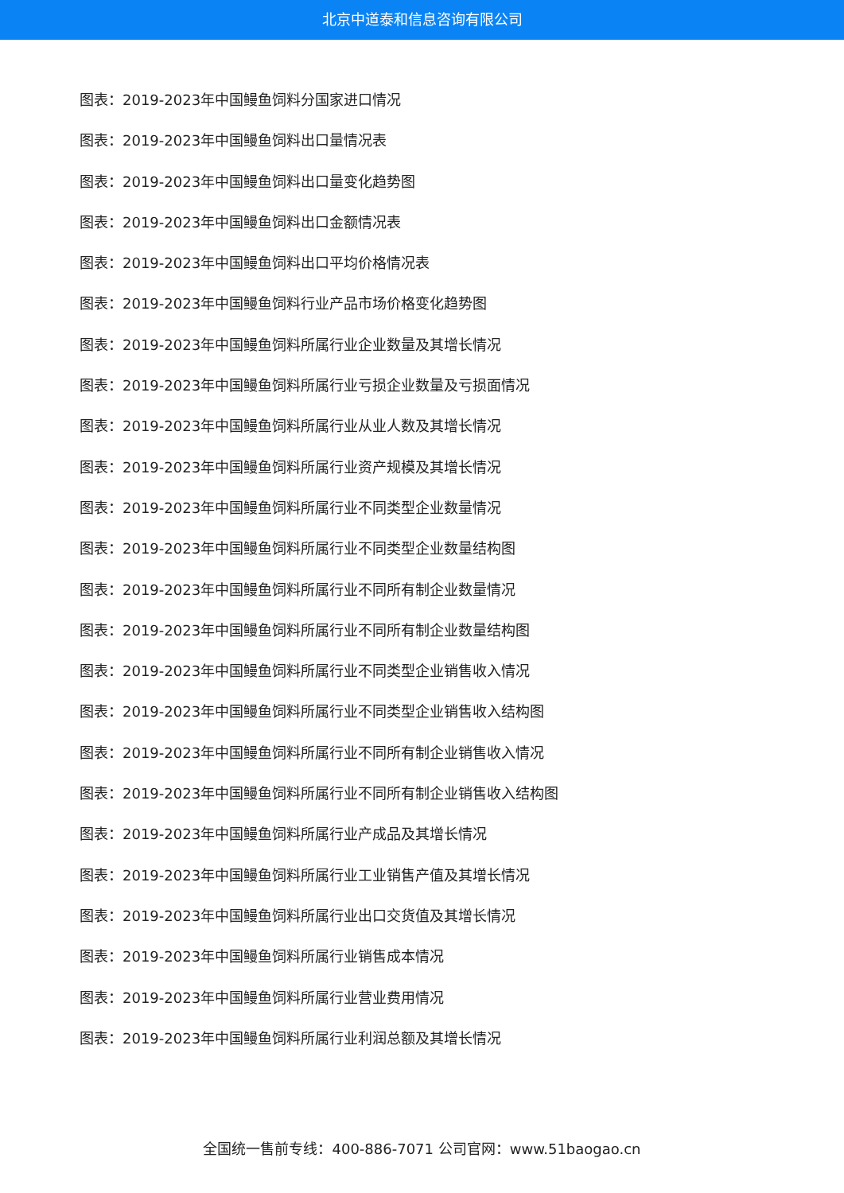北京中道泰和信息咨询有限公司
图表：2019-2023年中国鳗鱼饲料分国家进口情况
图表：2019-2023年中国鳗鱼饲料出口量情况表
图表：2019-2023年中国鳗鱼饲料出口量变化趋势图
图表：2019-2023年中国鳗鱼饲料出口金额情况表
图表：2019-2023年中国鳗鱼饲料出口平均价格情况表
图表：2019-2023年中国鳗鱼饲料行业产品市场价格变化趋势图
图表：2019-2023年中国鳗鱼饲料所属行业企业数量及其增长情况
图表：2019-2023年中国鳗鱼饲料所属行业亏损企业数量及亏损面情况
图表：2019-2023年中国鳗鱼饲料所属行业从业人数及其增长情况
图表：2019-2023年中国鳗鱼饲料所属行业资产规模及其增长情况
图表：2019-2023年中国鳗鱼饲料所属行业不同类型企业数量情况
图表：2019-2023年中国鳗鱼饲料所属行业不同类型企业数量结构图
图表：2019-2023年中国鳗鱼饲料所属行业不同所有制企业数量情况
图表：2019-2023年中国鳗鱼饲料所属行业不同所有制企业数量结构图
图表：2019-2023年中国鳗鱼饲料所属行业不同类型企业销售收入情况
图表：2019-2023年中国鳗鱼饲料所属行业不同类型企业销售收入结构图
图表：2019-2023年中国鳗鱼饲料所属行业不同所有制企业销售收入情况
图表：2019-2023年中国鳗鱼饲料所属行业不同所有制企业销售收入结构图
图表：2019-2023年中国鳗鱼饲料所属行业产成品及其增长情况
图表：2019-2023年中国鳗鱼饲料所属行业工业销售产值及其增长情况
图表：2019-2023年中国鳗鱼饲料所属行业出口交货值及其增长情况
图表：2019-2023年中国鳗鱼饲料所属行业销售成本情况
图表：2019-2023年中国鳗鱼饲料所属行业营业费用情况
图表：2019-2023年中国鳗鱼饲料所属行业利润总额及其增长情况
全国统一售前专线：400-886-7071 公司官网：www.51baogao.cn